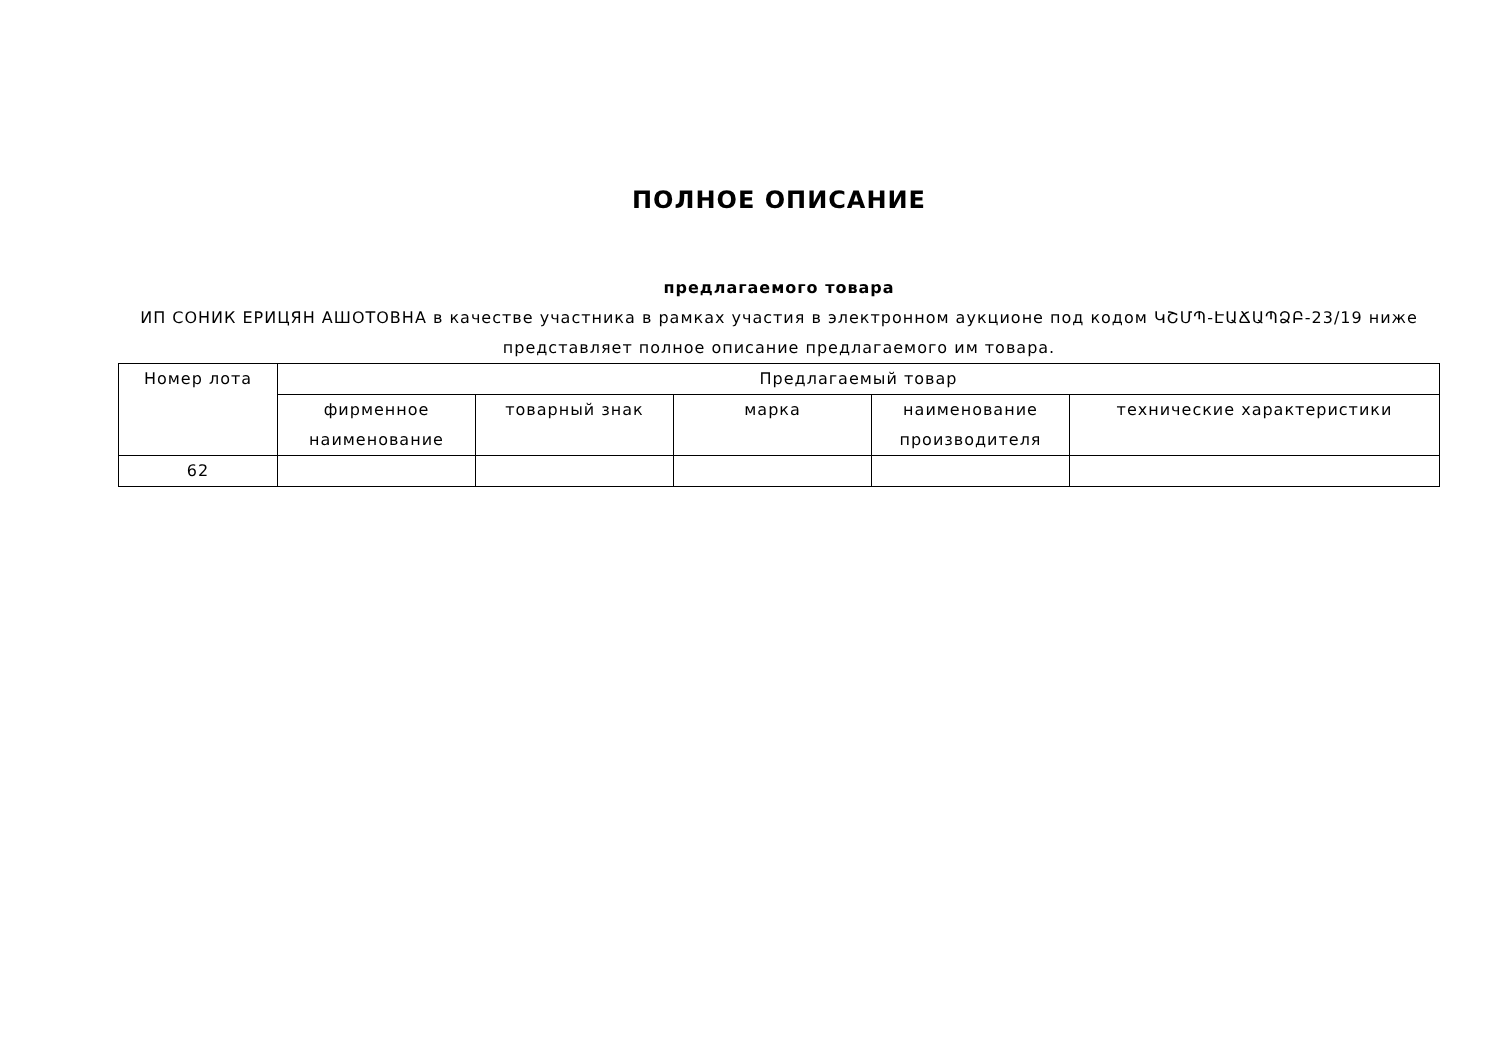ПОЛНОЕ ОПИСАНИЕ
предлагаемого товара
ИП СОНИК ЕРИЦЯН АШОТОВНА в качестве участника в рамках участия в электронном аукционе под кодом ԿՇՄՊ-ԷԱՃԱՊՁԲ-23/19 ниже представляет полное описание предлагаемого им товара.
| Номер лота | Предлагаемый товар | | | | |
| --- | --- | --- | --- | --- | --- |
| | фирменное наименование | товарный знак | марка | наименование производителя | технические характеристики |
| 62 | | | | | |